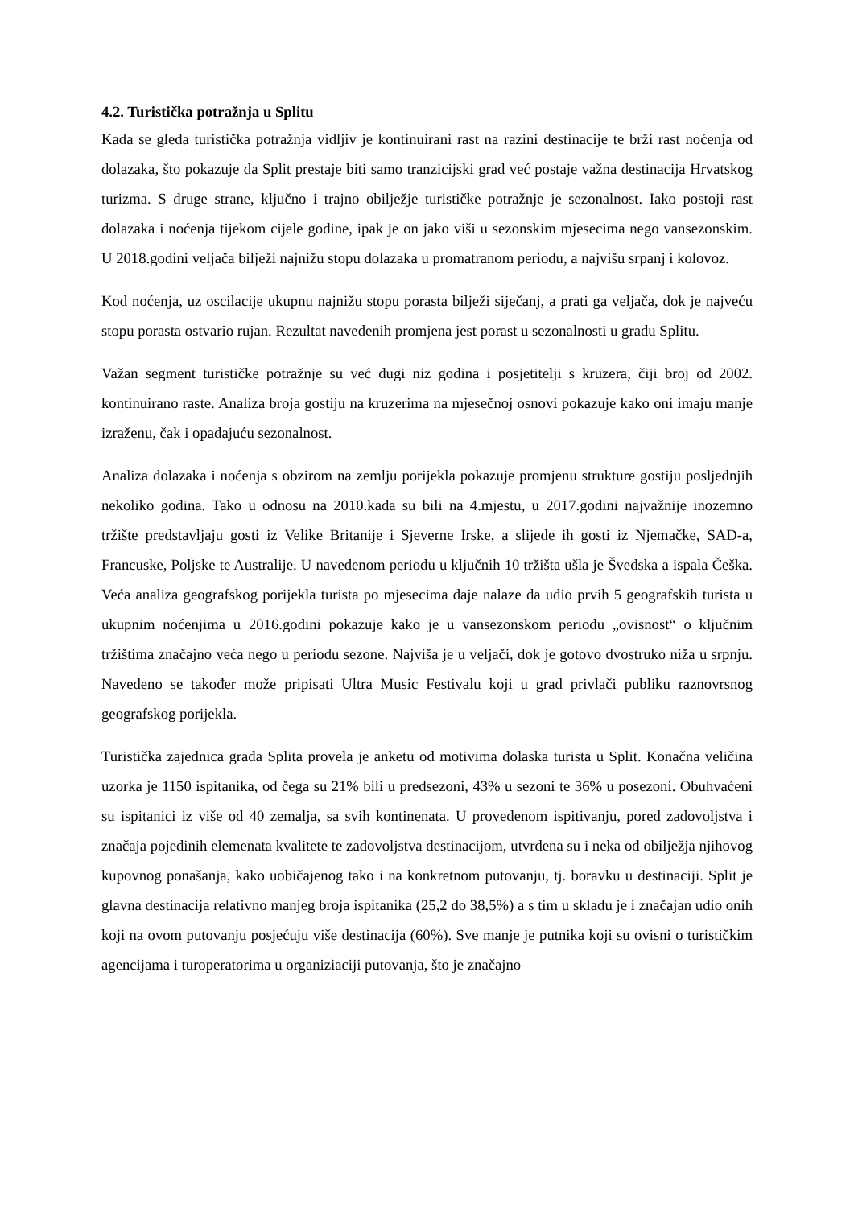4.2. Turistička potražnja u Splitu
Kada se gleda turistička potražnja vidljiv je kontinuirani rast na razini destinacije te brži rast noćenja od dolazaka, što pokazuje da Split prestaje biti samo tranzicijski grad već postaje važna destinacija Hrvatskog turizma. S druge strane, ključno i trajno obilježje turističke potražnje je sezonalnost. Iako postoji rast dolazaka i noćenja tijekom cijele godine, ipak je on jako viši u sezonskim mjesecima nego vansezonskim. U 2018.godini veljača bilježi najnižu stopu dolazaka u promatranom periodu, a najvišu srpanj i kolovoz.
Kod noćenja, uz oscilacije ukupnu najnižu stopu porasta bilježi siječanj, a prati ga veljača, dok je najveću stopu porasta ostvario rujan. Rezultat navedenih promjena jest porast u sezonalnosti u gradu Splitu.
Važan segment turističke potražnje su već dugi niz godina i posjetitelji s kruzera, čiji broj od 2002. kontinuirano raste. Analiza broja gostiju na kruzerima na mjesečnoj osnovi pokazuje kako oni imaju manje izraženu, čak i opadajuću sezonalnost.
Analiza dolazaka i noćenja s obzirom na zemlju porijekla pokazuje promjenu strukture gostiju posljednjih nekoliko godina. Tako u odnosu na 2010.kada su bili na 4.mjestu, u 2017.godini najvažnije inozemno tržište predstavljaju gosti iz Velike Britanije i Sjeverne Irske, a slijede ih gosti iz Njemačke, SAD-a, Francuske, Poljske te Australije. U navedenom periodu u ključnih 10 tržišta ušla je Švedska a ispala Češka. Veća analiza geografskog porijekla turista po mjesecima daje nalaze da udio prvih 5 geografskih turista u ukupnim noćenjima u 2016.godini pokazuje kako je u vansezonskom periodu „ovisnost“ o ključnim tržištima značajno veća nego u periodu sezone. Najviša je u veljači, dok je gotovo dvostruko niža u srpnju. Navedeno se također može pripisati Ultra Music Festivalu koji u grad privlači publiku raznovrsnog geografskog porijekla.
Turistička zajednica grada Splita provela je anketu od motivima dolaska turista u Split. Konačna veličina uzorka je 1150 ispitanika, od čega su 21% bili u predsezoni, 43% u sezoni te 36% u posezoni. Obuhvaćeni su ispitanici iz više od 40 zemalja, sa svih kontinenata. U provedenom ispitivanju, pored zadovoljstva i značaja pojedinih elemenata kvalitete te zadovoljstva destinacijom, utvrđena su i neka od obilježja njihovog kupovnog ponašanja, kako uobičajenog tako i na konkretnom putovanju, tj. boravku u destinaciji. Split je glavna destinacija relativno manjeg broja ispitanika (25,2 do 38,5%) a s tim u skladu je i značajan udio onih koji na ovom putovanju posjećuju više destinacija (60%). Sve manje je putnika koji su ovisni o turističkim agencijama i turoperatorima u organiziaciji putovanja, što je značajno